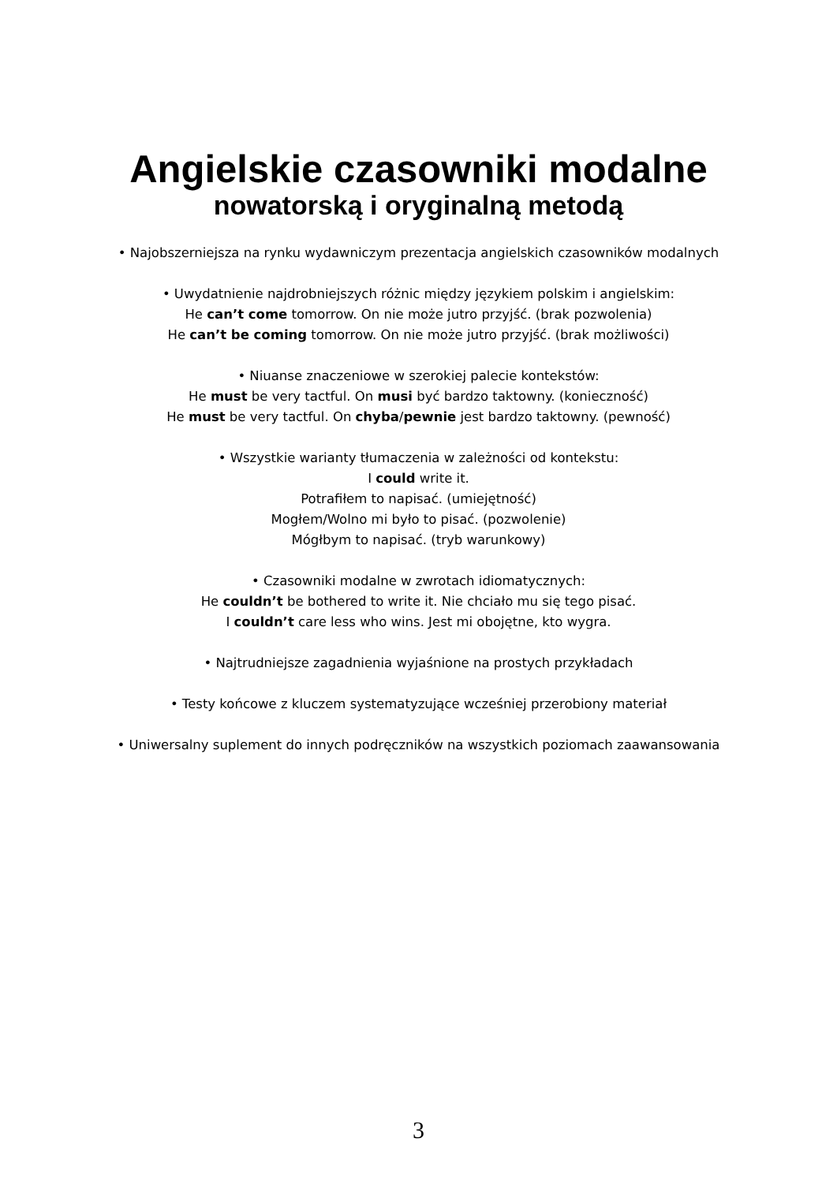Angielskie czasowniki modalne
nowatorską i oryginalną metodą
• Najobszerniejsza na rynku wydawniczym prezentacja angielskich czasowników modalnych
• Uwydatnienie najdrobniejszych różnic między językiem polskim i angielskim:
He can’t come tomorrow. On nie może jutro przyjść. (brak pozwolenia)
He can’t be coming tomorrow. On nie może jutro przyjść. (brak możliwości)
• Niuanse znaczeniowe w szerokiej palecie kontekstów:
He must be very tactful. On musi być bardzo taktowny. (konieczność)
He must be very tactful. On chyba/pewnie jest bardzo taktowny. (pewność)
• Wszystkie warianty tłumaczenia w zależności od kontekstu:
I could write it.
Potrafiłem to napisać. (umiejętność)
Mogłem/Wolno mi było to pisać. (pozwolenie)
Mógłbym to napisać. (tryb warunkowy)
• Czasowniki modalne w zwrotach idiomatycznych:
He couldn’t be bothered to write it. Nie chciało mu się tego pisać.
I couldn’t care less who wins. Jest mi obojętne, kto wygra.
• Najtrudniejsze zagadnienia wyjaśnione na prostych przykładach
• Testy końcowe z kluczem systematyzujące wcześniej przerobiony materiał
• Uniwersalny suplement do innych podręczników na wszystkich poziomach zaawansowania
3